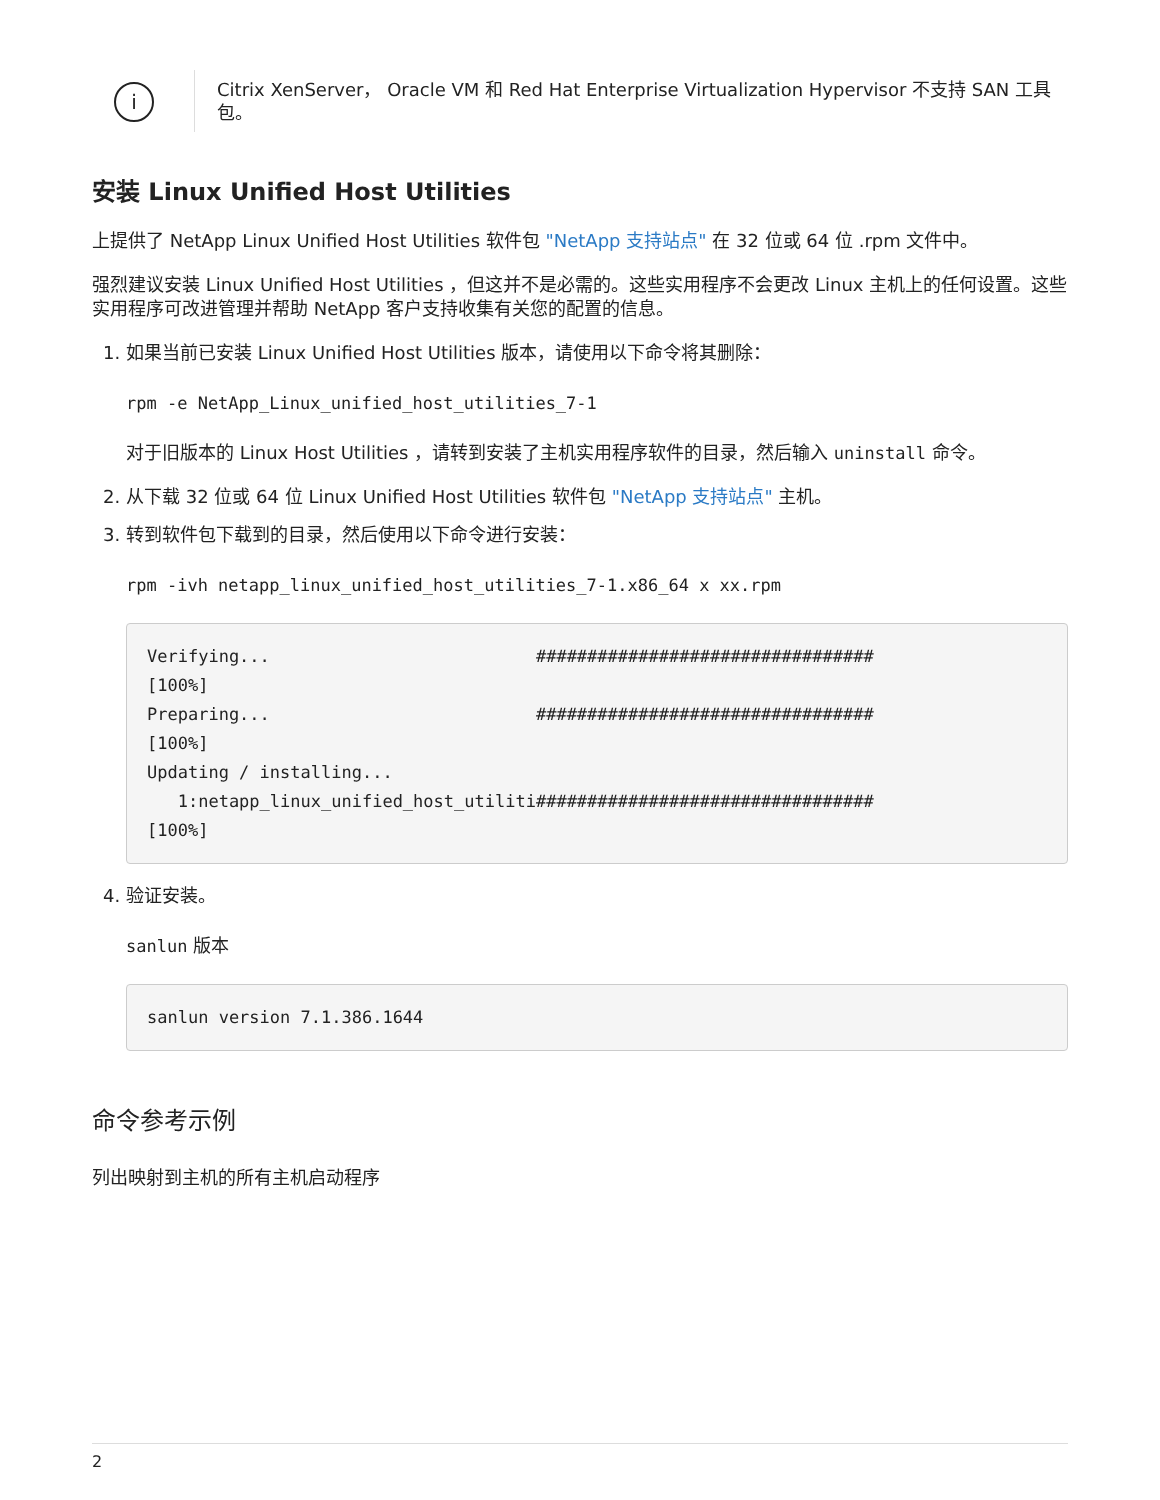i
Citrix XenServer， Oracle VM 和 Red Hat Enterprise Virtualization Hypervisor 不支持 SAN 工具包。
安装 Linux Unified Host Utilities
上提供了 NetApp Linux Unified Host Utilities 软件包 "NetApp 支持站点" 在 32 位或 64 位 .rpm 文件中。
强烈建议安装 Linux Unified Host Utilities ，但这并不是必需的。这些实用程序不会更改 Linux 主机上的任何设置。这些实用程序可改进管理并帮助 NetApp 客户支持收集有关您的配置的信息。
1. 如果当前已安装 Linux Unified Host Utilities 版本，请使用以下命令将其删除：
rpm -e NetApp_Linux_unified_host_utilities_7-1
对于旧版本的 Linux Host Utilities ，请转到安装了主机实用程序软件的目录，然后输入 uninstall 命令。
2. 从下载 32 位或 64 位 Linux Unified Host Utilities 软件包 "NetApp 支持站点" 主机。
3. 转到软件包下载到的目录，然后使用以下命令进行安装：
rpm -ivh netapp_linux_unified_host_utilities_7-1.x86_64 x xx.rpm
Verifying...                          #################################
[100%]
Preparing...                          #################################
[100%]
Updating / installing...
   1:netapp_linux_unified_host_utiliti#################################
[100%]
4. 验证安装。
sanlun 版本
sanlun version 7.1.386.1644
命令参考示例
列出映射到主机的所有主机启动程序
2